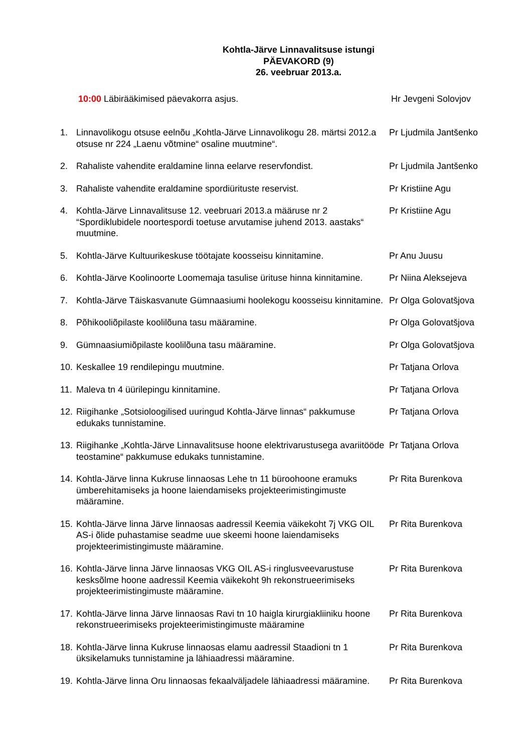Kohtla-Järve Linnavalitsuse istungi
PÄEVAKORD (9)
26. veebruar 2013.a.
10:00 Läbirääkimised päevakorra asjus. Hr Jevgeni Solovjov
1. Linnavolikogu otsuse eelnõu „Kohtla-Järve Linnavolikogu 28. märtsi 2012.a otsuse nr 224 „Laenu võtmine“ osaline muutmine“.
Pr Ljudmila Jantšenko
2. Rahaliste vahendite eraldamine linna eelarve reservfondist.
Pr Ljudmila Jantšenko
3. Rahaliste vahendite eraldamine spordiürituste reservist. Pr Kristiine Agu
4. Kohtla-Järve Linnavalitsuse 12. veebruari 2013.a määruse nr 2 “Spordiklubidele noortespordi toetuse arvutamise juhend 2013. aastaks“ muutmine.
Pr Kristiine Agu
5. Kohtla-Järve Kultuurikeskuse töötajate koosseisu kinnitamine.
Pr Anu Juusu
6. Kohtla-Järve Koolinoorte Loomemaja tasulise ürituse hinna kinnitamine.
Pr Niina Aleksejeva
7. Kohtla-Järve Täiskasvanute Gümnaasiumi hoolekogu koosseisu kinnitamine.
Pr Olga Golovatšjova
8. Põhikooliõpilaste koolilõuna tasu määramine. Pr Olga Golovatšjova
9. Gümnaasiumiõpilaste koolilõuna tasu määramine. Pr Olga Golovatšjova
10.
Keskallee 19 rendilepingu muutmine. Pr Tatjana Orlova
11.
Maleva tn 4 üürilepingu kinnitamine. Pr Tatjana Orlova
12.
Riigihanke „Sotsioloogilised uuringud Kohtla-Järve linnas“ pakkumuse edukaks tunnistamine.
Pr Tatjana Orlova
13.
Riigihanke „Kohtla-Järve Linnavalitsuse hoone elektrivarustusega avariitööde teostamine“ pakkumuse edukaks tunnistamine.
Pr Tatjana Orlova
14.
Kohtla-Järve linna Kukruse linnaosas Lehe tn 11 büroohoone eramuks ümberehitamiseks ja hoone laiendamiseks projekteerimistingimuste määramine.
Pr Rita Burenkova
15.
Kohtla-Järve linna Järve linnaosas aadressil Keemia väikekoht 7j VKG OIL AS-i õlide puhastamise seadme uue skeemi hoone laiendamiseks projekteerimistingimuste määramine.
Pr Rita Burenkova
16.
Kohtla-Järve linna Järve linnaosas VKG OIL AS-i ringlusveevarustuse kesksõlme hoone aadressil Keemia väikekoht 9h rekonstrueerimiseks projekteerimistingimuste määramine.
Pr Rita Burenkova
17.
Kohtla-Järve linna Järve linnaosas Ravi tn 10 haigla kirurgiakliiniku hoone rekonstrueerimiseks projekteerimistingimuste määramine
Pr Rita Burenkova
18.
Kohtla-Järve linna Kukruse linnaosas elamu aadressil Staadioni tn 1 üksikelamuks tunnistamine ja lähiaadressi määramine.
Pr Rita Burenkova
19.
Kohtla-Järve linna Oru linnaosas fekaalväljadele lähiaadressi määramine.
Pr Rita Burenkova